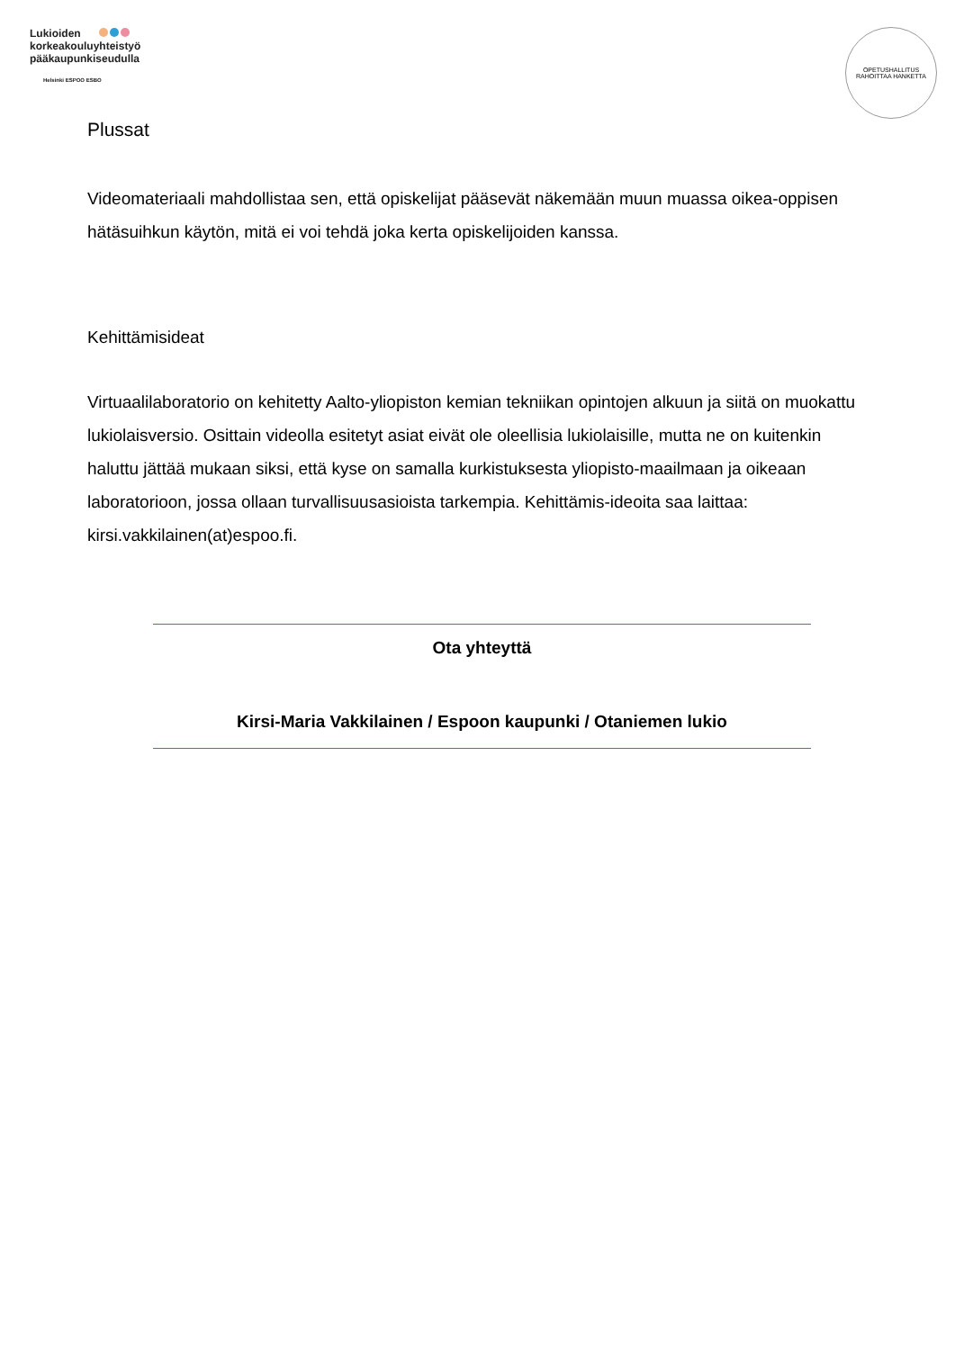Lukioiden
korkeakouluyhteistyö
pääkaupunkiseudulla
Helsinki ESPOO ESBO
OPETUSHALLITUS RAHOITTAA HANKETTA
Plussat
Videomateriaali mahdollistaa sen, että opiskelijat pääsevät näkemään muun muassa oikea-oppisen hätäsuihkun käytön, mitä ei voi tehdä joka kerta opiskelijoiden kanssa.
Kehittämisideat
Virtuaalilaboratorio on kehitetty Aalto-yliopiston kemian tekniikan opintojen alkuun ja siitä on muokattu lukiolaisversio. Osittain videolla esitetyt asiat eivät ole oleellisia lukiolaisille, mutta ne on kuitenkin haluttu jättää mukaan siksi, että kyse on samalla kurkistuksesta yliopisto-maailmaan ja oikeaan laboratorioon, jossa ollaan turvallisuusasioista tarkempia. Kehittämis-ideoita saa laittaa: kirsi.vakkilainen(at)espoo.fi.
Ota yhteyttä
Kirsi-Maria Vakkilainen / Espoon kaupunki / Otaniemen lukio